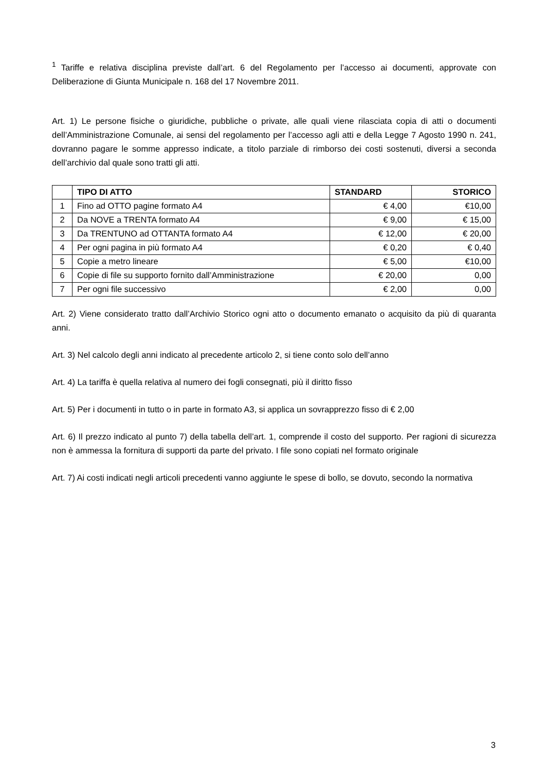<sup>1</sup> Tariffe e relativa disciplina previste dall’art. 6 del Regolamento per l’accesso ai documenti, approvate con Deliberazione di Giunta Municipale n. 168 del 17 Novembre 2011.
Art. 1) Le persone fisiche o giuridiche, pubbliche o private, alle quali viene rilasciata copia di atti o documenti dell’Amministrazione Comunale, ai sensi del regolamento per l’accesso agli atti e della Legge 7 Agosto 1990 n. 241, dovranno pagare le somme appresso indicate, a titolo parziale di rimborso dei costi sostenuti, diversi a seconda dell’archivio dal quale sono tratti gli atti.
| | TIPO DI ATTO | STANDARD | STORICO |
| --- | --- | --- | --- |
| 1 | Fino ad OTTO pagine formato A4 | € 4,00 | €10,00 |
| 2 | Da NOVE a TRENTA formato A4 | € 9,00 | € 15,00 |
| 3 | Da TRENTUNO ad OTTANTA formato A4 | € 12,00 | € 20,00 |
| 4 | Per ogni pagina in più formato A4 | € 0,20 | € 0,40 |
| 5 | Copie a metro lineare | € 5,00 | €10,00 |
| 6 | Copie di file su supporto fornito dall’Amministrazione | € 20,00 | 0,00 |
| 7 | Per ogni file successivo | € 2,00 | 0,00 |
Art. 2) Viene considerato tratto dall’Archivio Storico ogni atto o documento emanato o acquisito da più di quaranta anni.
Art. 3) Nel calcolo degli anni indicato al precedente articolo 2, si tiene conto solo dell’anno
Art. 4) La tariffa è quella relativa al numero dei fogli consegnati, più il diritto fisso
Art. 5) Per i documenti in tutto o in parte in formato A3, si applica un sovrapprezzo fisso di € 2,00
Art. 6) Il prezzo indicato al punto 7) della tabella dell’art. 1, comprende il costo del supporto. Per ragioni di sicurezza non è ammessa la fornitura di supporti da parte del privato. I file sono copiati nel formato originale
Art. 7) Ai costi indicati negli articoli precedenti vanno aggiunte le spese di bollo, se dovuto, secondo la normativa
3